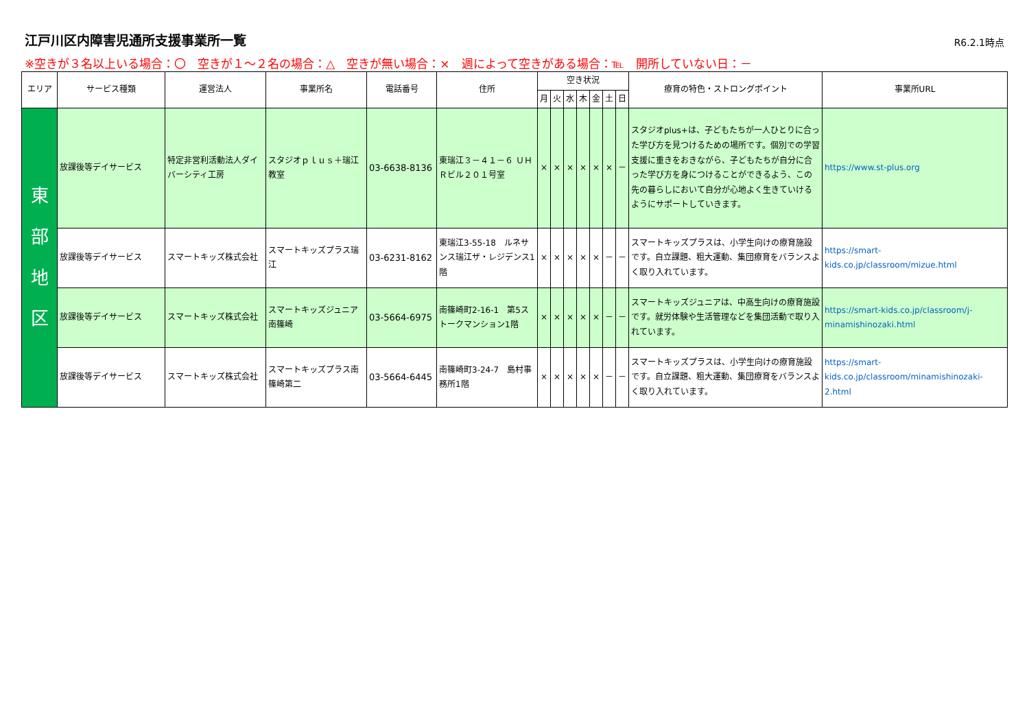江戸川区内障害児通所支援事業所一覧
R6.2.1時点
※空きが３名以上いる場合：〇　空きが１～２名の場合：△　空きが無い場合：×　週によって空きがある場合：℡　開所していない日：－
| エリア | サービス種類 | 運営法人 | 事業所名 | 電話番号 | 住所 | 空き状況 | | | | | | | 療育の特色・ストロングポイント | 事業所URL |
| --- | --- | --- | --- | --- | --- | --- | --- | --- | --- | --- | --- | --- | --- | --- |
| | | | | | | 月 | 火 | 水 | 木 | 金 | 土 | 日 | | |
| 東 部 地 区 | 放課後等デイサービス | 特定非営利活動法人ダイバーシティ工房 | スタジオｐｌｕｓ＋瑞江教室 | 03-6638-8136 | 東瑞江３－４１－６ ＵＨＲビル２０１号室 | × | × | × | × | × | × | － | スタジオplus+は、子どもたちが一人ひとりに合った学び方を見つけるための場所です。個別での学習支援に重きをおきながら、子どもたちが自分に合った学び方を身につけることができるよう、この先の暮らしにおいて自分が心地よく生きていけるようにサポートしていきます。 | https://www.st-plus.org |
| | 放課後等デイサービス | スマートキッズ株式会社 | スマートキッズプラス瑞江 | 03-6231-8162 | 東瑞江3-55-18 ルネサンス瑞江ザ・レジデンス1階 | × | × | × | × | × | － | － | スマートキッズプラスは、小学生向けの療育施設です。自立課題、粗大運動、集団療育をバランスよく取り入れています。 | https://smart-kids.co.jp/classroom/mizue.html |
| | 放課後等デイサービス | スマートキッズ株式会社 | スマートキッズジュニア南篠崎 | 03-5664-6975 | 南篠崎町2-16-1 第5ストークマンション1階 | × | × | × | × | × | － | － | スマートキッズジュニアは、中高生向けの療育施設です。就労体験や生活管理などを集団活動で取り入れています。 | https://smart-kids.co.jp/classroom/j-minamishinozaki.html |
| | 放課後等デイサービス | スマートキッズ株式会社 | スマートキッズプラス南篠崎第二 | 03-5664-6445 | 南篠崎町3-24-7 島村事務所1階 | × | × | × | × | × | － | － | スマートキッズプラスは、小学生向けの療育施設です。自立課題、粗大運動、集団療育をバランスよく取り入れています。 | https://smart-kids.co.jp/classroom/minamishinozaki-2.html |